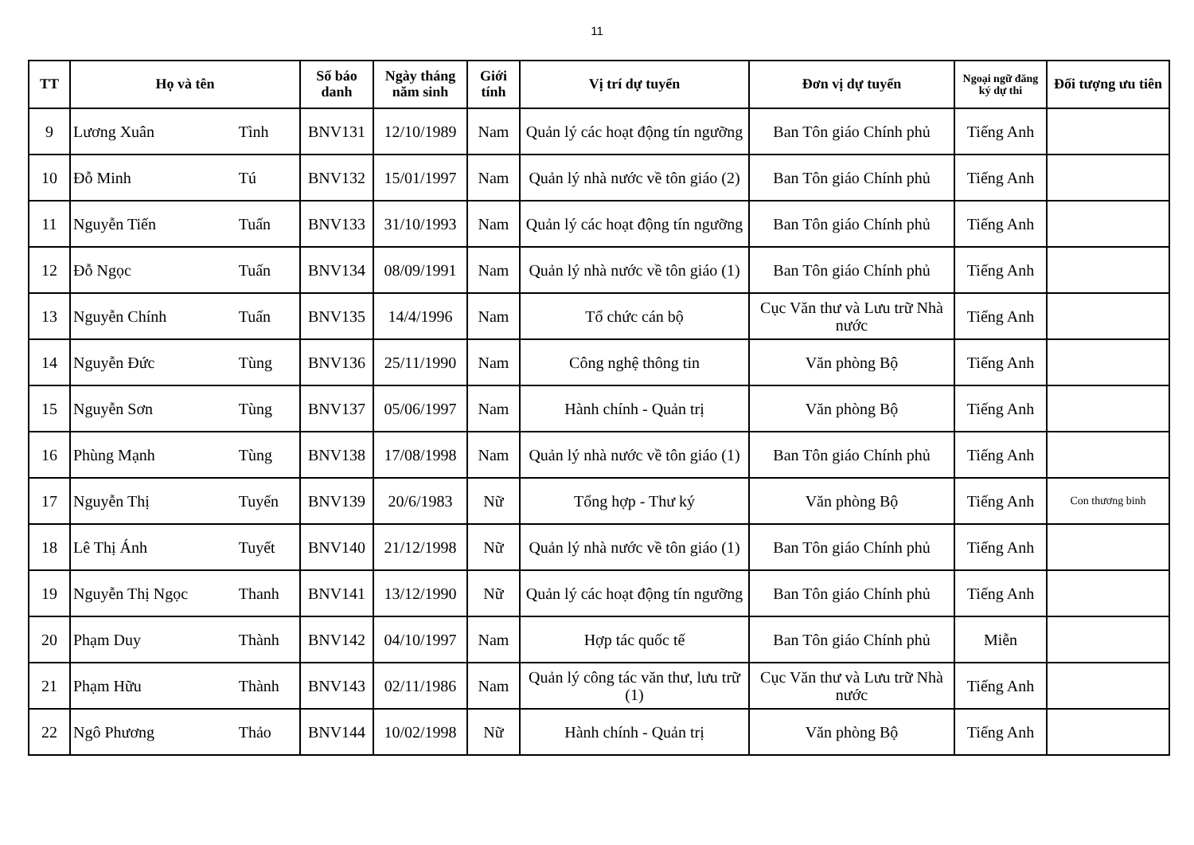11
| TT | Họ và tên | | Số báo danh | Ngày tháng năm sinh | Giới tính | Vị trí dự tuyển | Đơn vị dự tuyển | Ngoại ngữ đăng ký dự thi | Đối tượng ưu tiên |
| --- | --- | --- | --- | --- | --- | --- | --- | --- | --- |
| 9 | Lương Xuân | Tình | BNV131 | 12/10/1989 | Nam | Quản lý các hoạt động tín ngưỡng | Ban Tôn giáo Chính phủ | Tiếng Anh | |
| 10 | Đỗ Minh | Tú | BNV132 | 15/01/1997 | Nam | Quản lý nhà nước về tôn giáo (2) | Ban Tôn giáo Chính phủ | Tiếng Anh | |
| 11 | Nguyễn Tiến | Tuấn | BNV133 | 31/10/1993 | Nam | Quản lý các hoạt động tín ngưỡng | Ban Tôn giáo Chính phủ | Tiếng Anh | |
| 12 | Đỗ Ngọc | Tuấn | BNV134 | 08/09/1991 | Nam | Quản lý nhà nước về tôn giáo (1) | Ban Tôn giáo Chính phủ | Tiếng Anh | |
| 13 | Nguyễn Chính | Tuấn | BNV135 | 14/4/1996 | Nam | Tổ chức cán bộ | Cục Văn thư và Lưu trữ Nhà nước | Tiếng Anh | |
| 14 | Nguyễn Đức | Tùng | BNV136 | 25/11/1990 | Nam | Công nghệ thông tin | Văn phòng Bộ | Tiếng Anh | |
| 15 | Nguyễn Sơn | Tùng | BNV137 | 05/06/1997 | Nam | Hành chính - Quản trị | Văn phòng Bộ | Tiếng Anh | |
| 16 | Phùng Mạnh | Tùng | BNV138 | 17/08/1998 | Nam | Quản lý nhà nước về tôn giáo (1) | Ban Tôn giáo Chính phủ | Tiếng Anh | |
| 17 | Nguyễn Thị | Tuyến | BNV139 | 20/6/1983 | Nữ | Tổng hợp - Thư ký | Văn phòng Bộ | Tiếng Anh | Con thương binh |
| 18 | Lê Thị Ánh | Tuyết | BNV140 | 21/12/1998 | Nữ | Quản lý nhà nước về tôn giáo (1) | Ban Tôn giáo Chính phủ | Tiếng Anh | |
| 19 | Nguyễn Thị Ngọc | Thanh | BNV141 | 13/12/1990 | Nữ | Quản lý các hoạt động tín ngưỡng | Ban Tôn giáo Chính phủ | Tiếng Anh | |
| 20 | Phạm Duy | Thành | BNV142 | 04/10/1997 | Nam | Hợp tác quốc tế | Ban Tôn giáo Chính phủ | Miễn | |
| 21 | Phạm Hữu | Thành | BNV143 | 02/11/1986 | Nam | Quản lý công tác văn thư, lưu trữ (1) | Cục Văn thư và Lưu trữ Nhà nước | Tiếng Anh | |
| 22 | Ngô Phương | Thảo | BNV144 | 10/02/1998 | Nữ | Hành chính - Quản trị | Văn phòng Bộ | Tiếng Anh | |